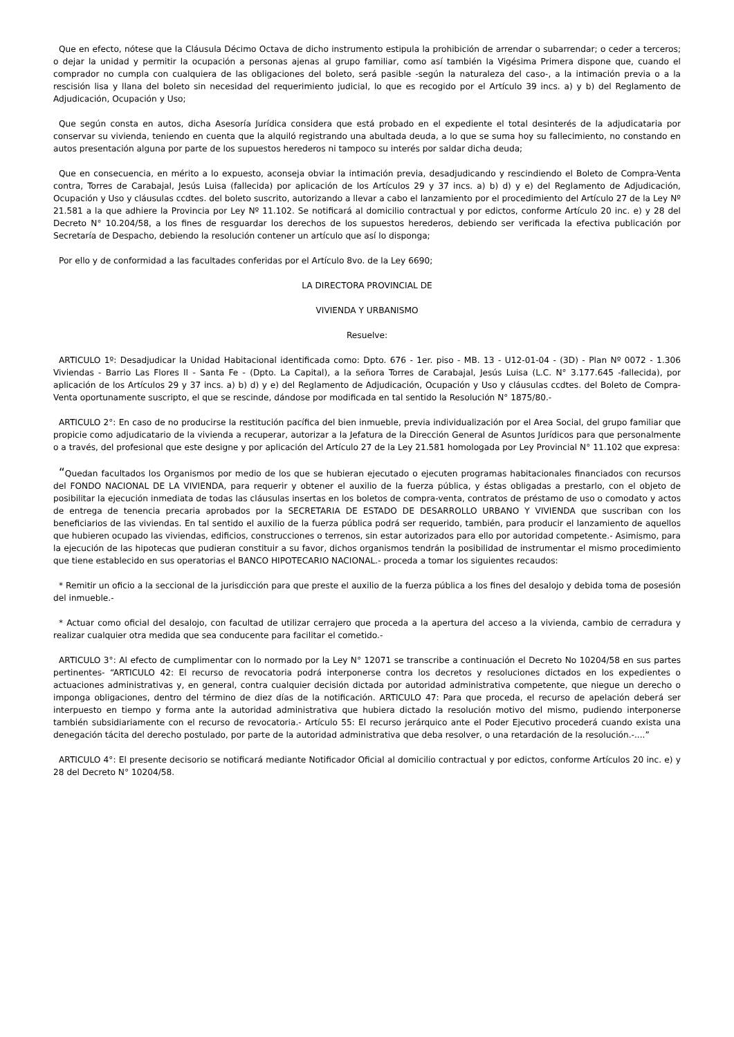Que en efecto, nótese que la Cláusula Décimo Octava de dicho instrumento estipula la prohibición de arrendar o subarrendar; o ceder a terceros; o dejar la unidad y permitir la ocupación a personas ajenas al grupo familiar, como así también la Vigésima Primera dispone que, cuando el comprador no cumpla con cualquiera de las obligaciones del boleto, será pasible -según la naturaleza del caso-, a la intimación previa o a la rescisión lisa y llana del boleto sin necesidad del requerimiento judicial, lo que es recogido por el Artículo 39 incs. a) y b) del Reglamento de Adjudicación, Ocupación y Uso;
Que según consta en autos, dicha Asesoría Jurídica considera que está probado en el expediente el total desinterés de la adjudicataria por conservar su vivienda, teniendo en cuenta que la alquiló registrando una abultada deuda, a lo que se suma hoy su fallecimiento, no constando en autos presentación alguna por parte de los supuestos herederos ni tampoco su interés por saldar dicha deuda;
Que en consecuencia, en mérito a lo expuesto, aconseja obviar la intimación previa, desadjudicando y rescindiendo el Boleto de Compra-Venta contra, Torres de Carabajal, Jesús Luisa (fallecida) por aplicación de los Artículos 29 y 37 incs. a) b) d) y e) del Reglamento de Adjudicación, Ocupación y Uso y cláusulas ccdtes. del boleto suscrito, autorizando a llevar a cabo el lanzamiento por el procedimiento del Artículo 27 de la Ley Nº 21.581 a la que adhiere la Provincia por Ley Nº 11.102. Se notificará al domicilio contractual y por edictos, conforme Artículo 20 inc. e) y 28 del Decreto N° 10.204/58, a los fines de resguardar los derechos de los supuestos herederos, debiendo ser verificada la efectiva publicación por Secretaría de Despacho, debiendo la resolución contener un artículo que así lo disponga;
Por ello y de conformidad a las facultades conferidas por el Artículo 8vo. de la Ley 6690;
LA DIRECTORA PROVINCIAL DE
VIVIENDA Y URBANISMO
Resuelve:
ARTICULO 1º: Desadjudicar la Unidad Habitacional identificada como: Dpto. 676 - 1er. piso - MB. 13 - U12-01-04 - (3D) - Plan Nº 0072 - 1.306 Viviendas - Barrio Las Flores II - Santa Fe - (Dpto. La Capital), a la señora Torres de Carabajal, Jesús Luisa (L.C. N° 3.177.645 -fallecida), por aplicación de los Artículos 29 y 37 incs. a) b) d) y e) del Reglamento de Adjudicación, Ocupación y Uso y cláusulas ccdtes. del Boleto de Compra-Venta oportunamente suscripto, el que se rescinde, dándose por modificada en tal sentido la Resolución N° 1875/80.-
ARTICULO 2°: En caso de no producirse la restitución pacífica del bien inmueble, previa individualización por el Area Social, del grupo familiar que propicie como adjudicatario de la vivienda a recuperar, autorizar a la Jefatura de la Dirección General de Asuntos Jurídicos para que personalmente o a través, del profesional que este designe y por aplicación del Artículo 27 de la Ley 21.581 homologada por Ley Provincial N° 11.102 que expresa:
“Quedan facultados los Organismos por medio de los que se hubieran ejecutado o ejecuten programas habitacionales financiados con recursos del FONDO NACIONAL DE LA VIVIENDA, para requerir y obtener el auxilio de la fuerza pública, y éstas obligadas a prestarlo, con el objeto de posibilitar la ejecución inmediata de todas las cláusulas insertas en los boletos de compra-venta, contratos de préstamo de uso o comodato y actos de entrega de tenencia precaria aprobados por la SECRETARIA DE ESTADO DE DESARROLLO URBANO Y VIVIENDA que suscriban con los beneficiarios de las viviendas. En tal sentido el auxilio de la fuerza pública podrá ser requerido, también, para producir el lanzamiento de aquellos que hubieren ocupado las viviendas, edificios, construcciones o terrenos, sin estar autorizados para ello por autoridad competente.- Asimismo, para la ejecución de las hipotecas que pudieran constituir a su favor, dichos organismos tendrán la posibilidad de instrumentar el mismo procedimiento que tiene establecido en sus operatorias el BANCO HIPOTECARIO NACIONAL.- proceda a tomar los siguientes recaudos:
* Remitir un oficio a la seccional de la jurisdicción para que preste el auxilio de la fuerza pública a los fines del desalojo y debida toma de posesión del inmueble.-
* Actuar como oficial del desalojo, con facultad de utilizar cerrajero que proceda a la apertura del acceso a la vivienda, cambio de cerradura y realizar cualquier otra medida que sea conducente para facilitar el cometido.-
ARTICULO 3°: Al efecto de cumplimentar con lo normado por la Ley N° 12071 se transcribe a continuación el Decreto No 10204/58 en sus partes pertinentes- “ARTICULO 42: El recurso de revocatoria podrá interponerse contra los decretos y resoluciones dictados en los expedientes o actuaciones administrativas y, en general, contra cualquier decisión dictada por autoridad administrativa competente, que niegue un derecho o imponga obligaciones, dentro del término de diez días de la notificación. ARTICULO 47: Para que proceda, el recurso de apelación deberá ser interpuesto en tiempo y forma ante la autoridad administrativa que hubiera dictado la resolución motivo del mismo, pudiendo interponerse también subsidiariamente con el recurso de revocatoria.- Artículo 55: El recurso jerárquico ante el Poder Ejecutivo procederá cuando exista una denegación tácita del derecho postulado, por parte de la autoridad administrativa que deba resolver, o una retardación de la resolución.-....”
ARTICULO 4°: El presente decisorio se notificará mediante Notificador Oficial al domicilio contractual y por edictos, conforme Artículos 20 inc. e) y 28 del Decreto N° 10204/58.